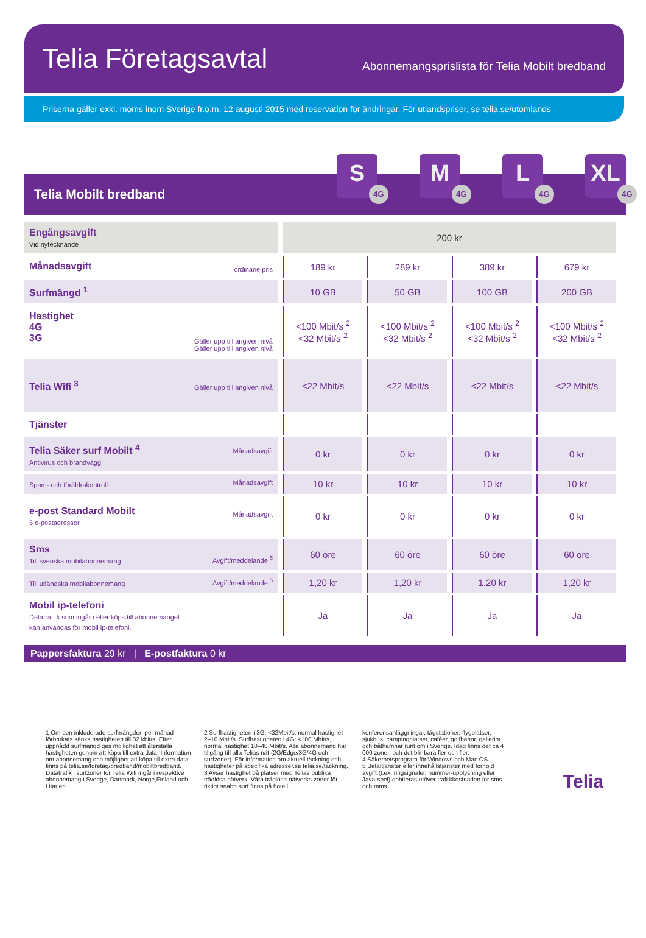Telia Företagsavtal
Abonnemangsprislista för Telia Mobilt bredband
Priserna gäller exkl. moms inom Sverige fr.o.m. 12 augusti 2015 med reservation för ändringar. För utlandspriser, se telia.se/utomlands
Telia Mobilt bredband
S
4G
M
4G
L
4G
XL
4G
| Engångsavgift Vid nytecknande | 200 kr | | | |
| Månadsavgift ordinarie pris | 189 kr | 289 kr | 389 kr | 679 kr |
| Surfmängd <sup>1</sup> | 10 GB | 50 GB | 100 GB | 200 GB |
| Hastighet 4G 3G Gäller upp till angiven nivå Gäller upp till angiven nivå | <100 Mbit/s <sup>2</sup> <32 Mbit/s <sup>2</sup> | <100 Mbit/s <sup>2</sup> <32 Mbit/s <sup>2</sup> | <100 Mbit/s <sup>2</sup> <32 Mbit/s <sup>2</sup> | <100 Mbit/s <sup>2</sup> <32 Mbit/s <sup>2</sup> |
| Telia Wifi <sup>3</sup> Gäller upp till angiven nivå | <22 Mbit/s | <22 Mbit/s | <22 Mbit/s | <22 Mbit/s |
| Tjänster | | | | |
| Telia Säker surf Mobilt <sup>4</sup> Månadsavgift Antivirus och brandvägg | 0 kr | 0 kr | 0 kr | 0 kr |
| Spam- och föräldrakontroll Månadsavgift | 10 kr | 10 kr | 10 kr | 10 kr |
| e-post Standard Mobilt Månadsavgift 5 e-postadresser | 0 kr | 0 kr | 0 kr | 0 kr |
| Sms Till svenska mobilabonnemang Avgift/meddelande <sup>5</sup> | 60 öre | 60 öre | 60 öre | 60 öre |
| Till utländska mobilabonnemang Avgift/meddelande <sup>5</sup> | 1,20 kr | 1,20 kr | 1,20 kr | 1,20 kr |
| Mobil ip-telefoni Datatrafi k som ingår i eller köps till abonnemanget kan användas för mobil ip-telefoni. | Ja | Ja | Ja | Ja |
Pappersfaktura 29 kr | E-postfaktura 0 kr
1 Om den inkluderade surfmängden per månad förbrukats sänks hastigheten till 32 kbit/s. Efter uppnådd surfmängd ges möjlighet att återställa hastigheten genom att köpa till extra data. Information om abonnemang och möjlighet att köpa till extra data finns på telia.se/foretag/bredband/mobiltbredband. Datatrafik i surfzoner för Telia Wifi ingår i respektive abonnemang i Sverige, Danmark, Norge,Finland och Litauen.
2 Surfhastigheten i 3G: <32Mbit/s, normal hastighet 2–10 Mbit/s. Surfhastigheten i 4G: <100 Mbit/s, normal hastighet 10–40 Mbit/s. Alla abonnemang har tillgång till alla Telias nät (2G/Edge/3G/4G och surfzoner). För information om aktuell täckning och hastigheter på specifika adresser.se telia.se/tackning.
3 Avser hastighet på platser med Telias publika trådlösa nätverk. Våra trådlösa nätverks-zoner för riktigt snabb surf finns på hotell,
konferensanläggningar, tågstationer, flygplatser, sjukhus, campingplatser, caféer, golfbanor, gallerior och båthamnar runt om i Sverige. Idag finns det ca 4 000 zoner, och det blir bara fler och fler.
4 Säkerhetsprogram för Windows och Mac OS.
5 Betaltjänster eller innehållstjänster med förhöjd avgift (t.ex. ringsignaler, nummer-upplysning eller Java-spel) debiteras utöver trafi kkostnaden för sms och mms.
Telia